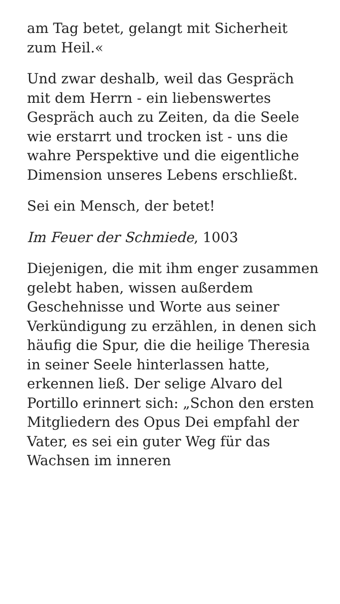am Tag betet, gelangt mit Sicherheit zum Heil.«
Und zwar deshalb, weil das Gespräch mit dem Herrn - ein liebenswertes Gespräch auch zu Zeiten, da die Seele wie erstarrt und trocken ist - uns die wahre Perspektive und die eigentliche Dimension unseres Lebens erschließt.
Sei ein Mensch, der betet!
Im Feuer der Schmiede, 1003
Diejenigen, die mit ihm enger zusammen gelebt haben, wissen außerdem Geschehnisse und Worte aus seiner Verkündigung zu erzählen, in denen sich häufig die Spur, die die heilige Theresia in seiner Seele hinterlassen hatte, erkennen ließ. Der selige Alvaro del Portillo erinnert sich: „Schon den ersten Mitgliedern des Opus Dei empfahl der Vater, es sei ein guter Weg für das Wachsen im inneren